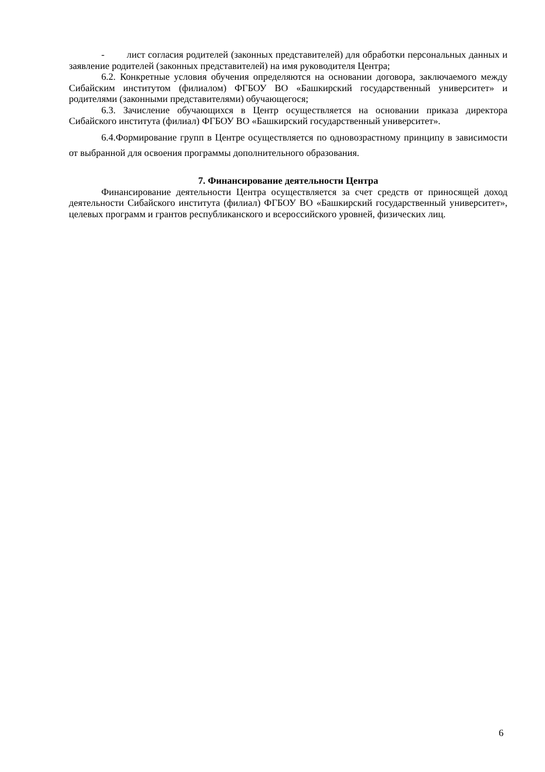- лист согласия родителей (законных представителей) для обработки персональных данных и заявление родителей (законных представителей) на имя руководителя Центра;
6.2. Конкретные условия обучения определяются на основании договора, заключаемого между Сибайским институтом (филиалом) ФГБОУ ВО «Башкирский государственный университет» и родителями (законными представителями) обучающегося;
6.3. Зачисление обучающихся в Центр осуществляется на основании приказа директора Сибайского института (филиал) ФГБОУ ВО «Башкирский государственный университет».
6.4.Формирование групп в Центре осуществляется по одновозрастному принципу в зависимости от выбранной для освоения программы дополнительного образования.
7. Финансирование деятельности Центра
Финансирование деятельности Центра осуществляется за счет средств от приносящей доход деятельности Сибайского института (филиал) ФГБОУ ВО «Башкирский государственный университет», целевых программ и грантов республиканского и всероссийского уровней, физических лиц.
6